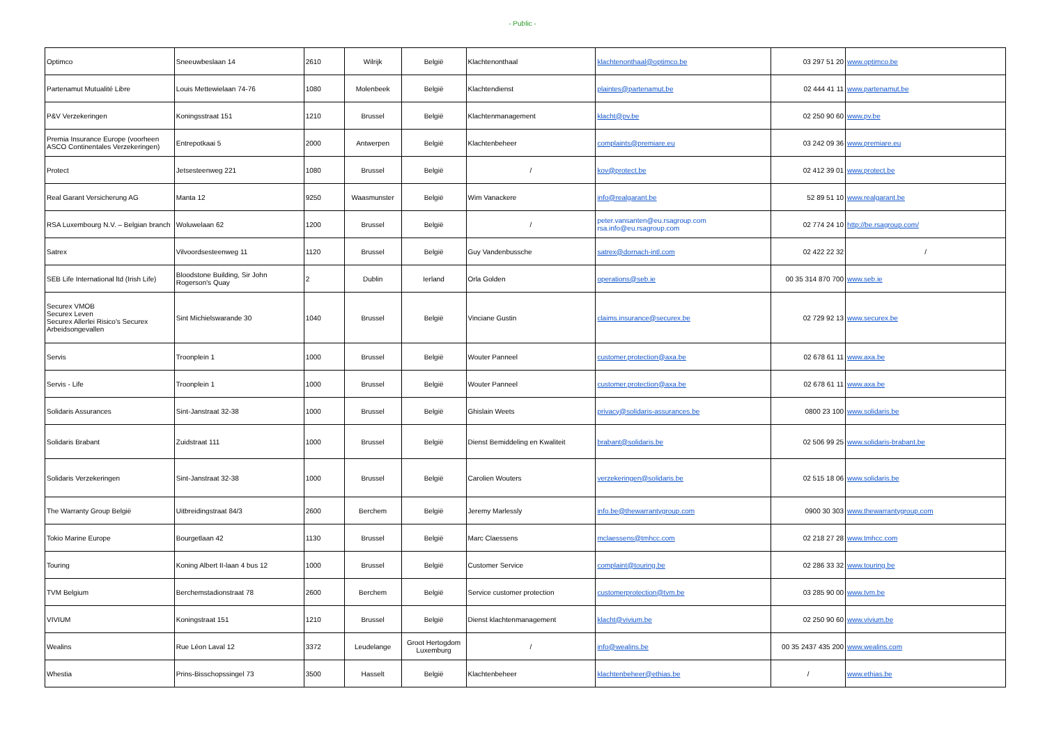- Public -
| Optimco | Sneeuwbeslaan 14 | 2610 | Wilrijk | België | Klachtenonthaal | klachtenonthaal@optimco.be | 03 297 51 20 | www.optimco.be |
| Partenamut Mutualité Libre | Louis Mettewielaan 74-76 | 1080 | Molenbeek | België | Klachtendienst | plaintes@partenamut.be | 02 444 41 11 | www.partenamut.be |
| P&V Verzekeringen | Koningsstraat 151 | 1210 | Brussel | België | Klachtenmanagement | klacht@pv.be | 02 250 90 60 | www.pv.be |
| Premia Insurance Europe (voorheen ASCO Continentales Verzekeringen) | Entrepotkaai 5 | 2000 | Antwerpen | België | Klachtenbeheer | complaints@premiare.eu | 03 242 09 36 | www.premiare.eu |
| Protect | Jetsesteenweg 221 | 1080 | Brussel | België | / | kov@protect.be | 02 412 39 01 | www.protect.be |
| Real Garant Versicherung AG | Manta 12 | 9250 | Waasmunster | België | Wim Vanackere | info@realgarant.be | 52 89 51 10 | www.realgarant.be |
| RSA Luxembourg N.V. – Belgian branch | Woluwelaan 62 | 1200 | Brussel | België | / | peter.vansanten@eu.rsagroup.com rsa.info@eu.rsagroup.com | 02 774 24 10 | http://be.rsagroup.com/ |
| Satrex | Vilvoordsesteenweg 11 | 1120 | Brussel | België | Guy Vandenbussche | satrex@dornach-intl.com | 02 422 22 32 | / |
| SEB Life International ltd (Irish Life) | Bloodstone Building, Sir John Rogerson's Quay | 2 | Dublin | Ierland | Orla Golden | operations@seb.ie | 00 35 314 870 700 | www.seb.ie |
| Securex VMOB Securex Leven Securex Allerlei Risico's Securex Arbeidsongevallen | Sint Michielswarande 30 | 1040 | Brussel | België | Vinciane Gustin | claims.insurance@securex.be | 02 729 92 13 | www.securex.be |
| Servis | Troonplein 1 | 1000 | Brussel | België | Wouter Panneel | customer.protection@axa.be | 02 678 61 11 | www.axa.be |
| Servis - Life | Troonplein 1 | 1000 | Brussel | België | Wouter Panneel | customer.protection@axa.be | 02 678 61 11 | www.axa.be |
| Solidaris Assurances | Sint-Janstraat 32-38 | 1000 | Brussel | België | Ghislain Weets | privacy@solidaris-assurances.be | 0800 23 100 | www.solidaris.be |
| Solidaris Brabant | Zuidstraat 111 | 1000 | Brussel | België | Dienst Bemiddeling en Kwaliteit | brabant@solidaris.be | 02 506 99 25 | www.solidaris-brabant.be |
| Solidaris Verzekeringen | Sint-Janstraat 32-38 | 1000 | Brussel | België | Carolien Wouters | verzekeringen@solidaris.be | 02 515 18 06 | www.solidaris.be |
| The Warranty Group België | Uitbreidingstraat 84/3 | 2600 | Berchem | België | Jeremy Marlessly | info.be@thewarrantygroup.com | 0900 30 303 | www.thewarrantygroup.com |
| Tokio Marine Europe | Bourgetlaan 42 | 1130 | Brussel | België | Marc Claessens | mclaessens@tmhcc.com | 02 218 27 28 | www.tmhcc.com |
| Touring | Koning Albert II-laan 4 bus 12 | 1000 | Brussel | België | Customer Service | complaint@touring.be | 02 286 33 32 | www.touring.be |
| TVM Belgium | Berchemstadionstraat 78 | 2600 | Berchem | België | Service customer protection | customerprotection@tvm.be | 03 285 90 00 | www.tvm.be |
| VIVIUM | Koningstraat 151 | 1210 | Brussel | België | Dienst klachtenmanagement | klacht@vivium.be | 02 250 90 60 | www.vivium.be |
| Wealins | Rue Léon Laval 12 | 3372 | Leudelange | Groot Hertogdom Luxemburg | / | info@wealins.be | 00 35 2437 435 200 | www.wealins.com |
| Whestia | Prins-Bisschopssingel 73 | 3500 | Hasselt | België | Klachtenbeheer | klachtenbeheer@ethias.be | / | www.ethias.be |